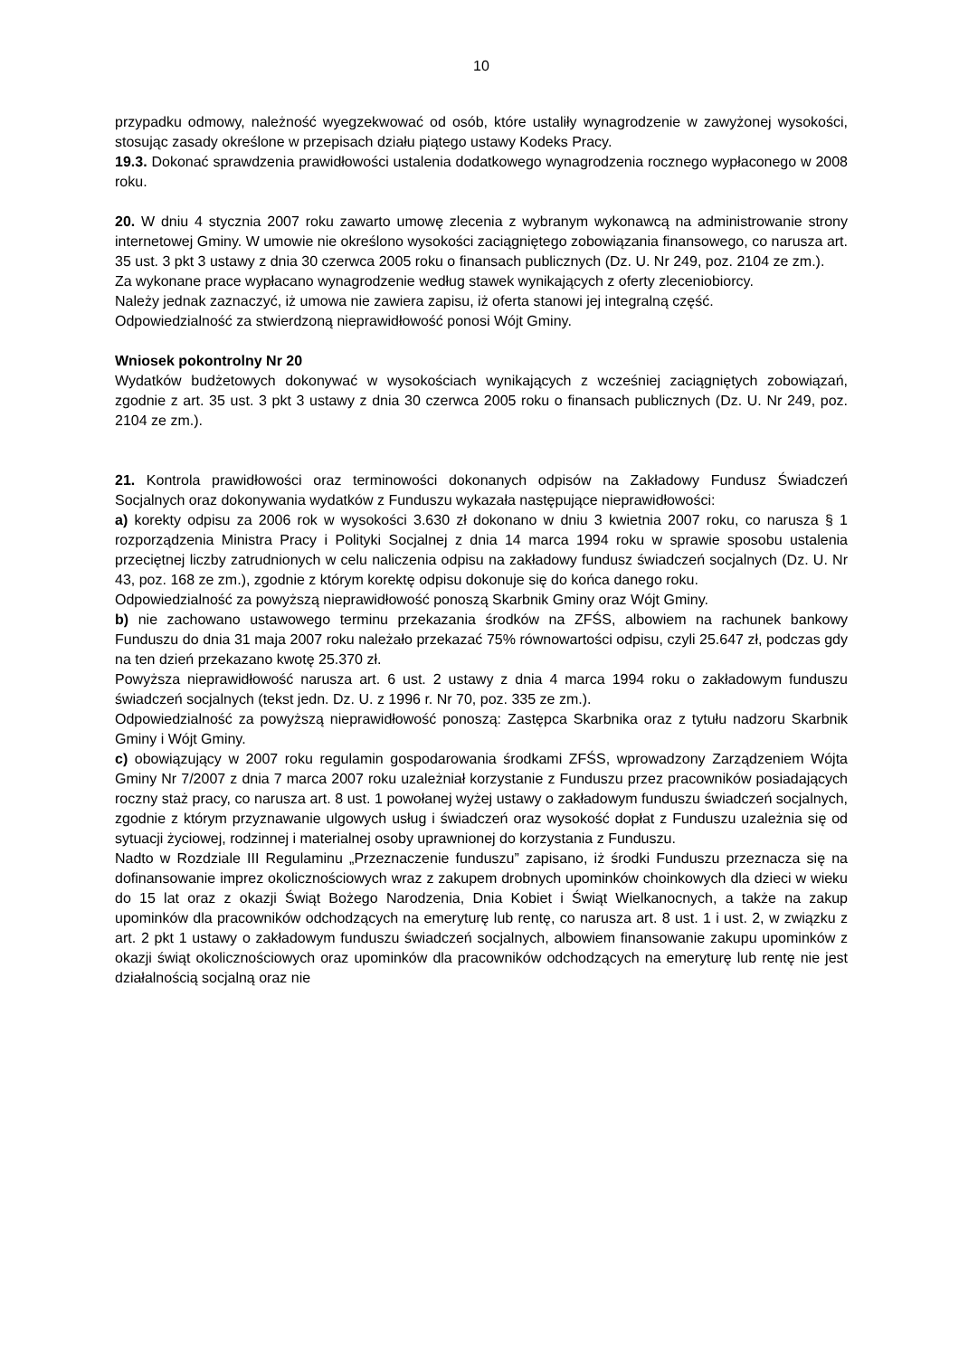10
przypadku odmowy, należność wyegzekwować od osób, które ustaliły wynagrodzenie w zawyżonej wysokości, stosując zasady określone w przepisach działu piątego ustawy Kodeks Pracy.
19.3. Dokonać sprawdzenia prawidłowości ustalenia dodatkowego wynagrodzenia rocznego wypłaconego w 2008 roku.
20. W dniu 4 stycznia 2007 roku zawarto umowę zlecenia z wybranym wykonawcą na administrowanie strony internetowej Gminy. W umowie nie określono wysokości zaciągniętego zobowiązania finansowego, co narusza art. 35 ust. 3 pkt 3 ustawy z dnia 30 czerwca 2005 roku o finansach publicznych (Dz. U. Nr 249, poz. 2104 ze zm.).
Za wykonane prace wypłacano wynagrodzenie według stawek wynikających z oferty zleceniobiorcy.
Należy jednak zaznaczyć, iż umowa nie zawiera zapisu, iż oferta stanowi jej integralną część.
Odpowiedzialność za stwierdzoną nieprawidłowość ponosi Wójt Gminy.
Wniosek pokontrolny Nr 20
Wydatków budżetowych dokonywać w wysokościach wynikających z wcześniej zaciągniętych zobowiązań, zgodnie z art. 35 ust. 3 pkt 3 ustawy z dnia 30 czerwca 2005 roku o finansach publicznych (Dz. U. Nr 249, poz. 2104 ze zm.).
21. Kontrola prawidłowości oraz terminowości dokonanych odpisów na Zakładowy Fundusz Świadczeń Socjalnych oraz dokonywania wydatków z Funduszu wykazała następujące nieprawidłowości:
a) korekty odpisu za 2006 rok w wysokości 3.630 zł dokonano w dniu 3 kwietnia 2007 roku, co narusza § 1 rozporządzenia Ministra Pracy i Polityki Socjalnej z dnia 14 marca 1994 roku w sprawie sposobu ustalenia przeciętnej liczby zatrudnionych w celu naliczenia odpisu na zakładowy fundusz świadczeń socjalnych (Dz. U. Nr 43, poz. 168 ze zm.), zgodnie z którym korektę odpisu dokonuje się do końca danego roku.
Odpowiedzialność za powyższą nieprawidłowość ponoszą Skarbnik Gminy oraz Wójt Gminy.
b) nie zachowano ustawowego terminu przekazania środków na ZFŚS, albowiem na rachunek bankowy Funduszu do dnia 31 maja 2007 roku należało przekazać 75% równowartości odpisu, czyli 25.647 zł, podczas gdy na ten dzień przekazano kwotę 25.370 zł.
Powyższa nieprawidłowość narusza art. 6 ust. 2 ustawy z dnia 4 marca 1994 roku o zakładowym funduszu świadczeń socjalnych (tekst jedn. Dz. U. z 1996 r. Nr 70, poz. 335 ze zm.).
Odpowiedzialność za powyższą nieprawidłowość ponoszą: Zastępca Skarbnika oraz z tytułu nadzoru Skarbnik Gminy i Wójt Gminy.
c) obowiązujący w 2007 roku regulamin gospodarowania środkami ZFŚS, wprowadzony Zarządzeniem Wójta Gminy Nr 7/2007 z dnia 7 marca 2007 roku uzależniał korzystanie z Funduszu przez pracowników posiadających roczny staż pracy, co narusza art. 8 ust. 1 powołanej wyżej ustawy o zakładowym funduszu świadczeń socjalnych, zgodnie z którym przyznawanie ulgowych usług i świadczeń oraz wysokość dopłat z Funduszu uzależnia się od sytuacji życiowej, rodzinnej i materialnej osoby uprawnionej do korzystania z Funduszu.
Nadto w Rozdziale III Regulaminu „Przeznaczenie funduszu” zapisano, iż środki Funduszu przeznacza się na dofinansowanie imprez okolicznościowych wraz z zakupem drobnych upominków choinkowych dla dzieci w wieku do 15 lat oraz z okazji Świąt Bożego Narodzenia, Dnia Kobiet i Świąt Wielkanocnych, a także na zakup upominków dla pracowników odchodzących na emeryturę lub rentę, co narusza art. 8 ust. 1 i ust. 2, w związku z art. 2 pkt 1 ustawy o zakładowym funduszu świadczeń socjalnych, albowiem finansowanie zakupu upominków z okazji świąt okolicznościowych oraz upominków dla pracowników odchodzących na emeryturę lub rentę nie jest działalnością socjalną oraz nie